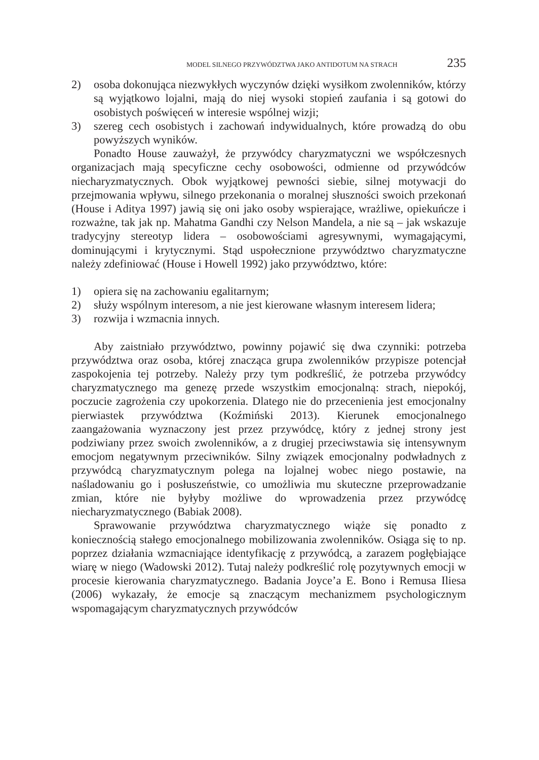MODEL SILNEGO PRZYWÓDZTWA JAKO ANTIDOTUM NA STRACH 235
2) osoba dokonująca niezwykłych wyczynów dzięki wysiłkom zwolenników, którzy są wyjątkowo lojalni, mają do niej wysoki stopień zaufania i są gotowi do osobistych poświęceń w interesie wspólnej wizji;
3) szereg cech osobistych i zachowań indywidualnych, które prowadzą do obu powyższych wyników.
Ponadto House zauważył, że przywódcy charyzmatyczni we współczesnych organizacjach mają specyficzne cechy osobowości, odmienne od przywódców niecharyzmatycznych. Obok wyjątkowej pewności siebie, silnej motywacji do przejmowania wpływu, silnego przekonania o moralnej słuszności swoich przekonań (House i Aditya 1997) jawią się oni jako osoby wspierające, wrażliwe, opiekuńcze i rozważne, tak jak np. Mahatma Gandhi czy Nelson Mandela, a nie są – jak wskazuje tradycyjny stereotyp lidera – osobowościami agresywnymi, wymagającymi, dominującymi i krytycznymi. Stąd uspołecznione przywództwo charyzmatyczne należy zdefiniować (House i Howell 1992) jako przywództwo, które:
1) opiera się na zachowaniu egalitarnym;
2) służy wspólnym interesom, a nie jest kierowane własnym interesem lidera;
3) rozwija i wzmacnia innych.
Aby zaistniało przywództwo, powinny pojawić się dwa czynniki: potrzeba przywództwa oraz osoba, której znacząca grupa zwolenników przypisze potencjał zaspokojenia tej potrzeby. Należy przy tym podkreślić, że potrzeba przywódcy charyzmatycznego ma genezę przede wszystkim emocjonalną: strach, niepokój, poczucie zagrożenia czy upokorzenia. Dlatego nie do przecenienia jest emocjonalny pierwiastek przywództwa (Koźmiński 2013). Kierunek emocjonalnego zaangażowania wyznaczony jest przez przywódcę, który z jednej strony jest podziwiany przez swoich zwolenników, a z drugiej przeciwstawia się intensywnym emocjom negatywnym przeciwników. Silny związek emocjonalny podwładnych z przywódcą charyzmatycznym polega na lojalnej wobec niego postawie, na naśladowaniu go i posłuszeństwie, co umożliwia mu skuteczne przeprowadzanie zmian, które nie byłyby możliwe do wprowadzenia przez przywódcę niecharyzmatycznego (Babiak 2008).
Sprawowanie przywództwa charyzmatycznego wiąże się ponadto z koniecznością stałego emocjonalnego mobilizowania zwolenników. Osiąga się to np. poprzez działania wzmacniające identyfikację z przywódcą, a zarazem pogłębiające wiarę w niego (Wadowski 2012). Tutaj należy podkreślić rolę pozytywnych emocji w procesie kierowania charyzmatycznego. Badania Joyce’a E. Bono i Remusa Iliesa (2006) wykazały, że emocje są znaczącym mechanizmem psychologicznym wspomagającym charyzmatycznych przywódców